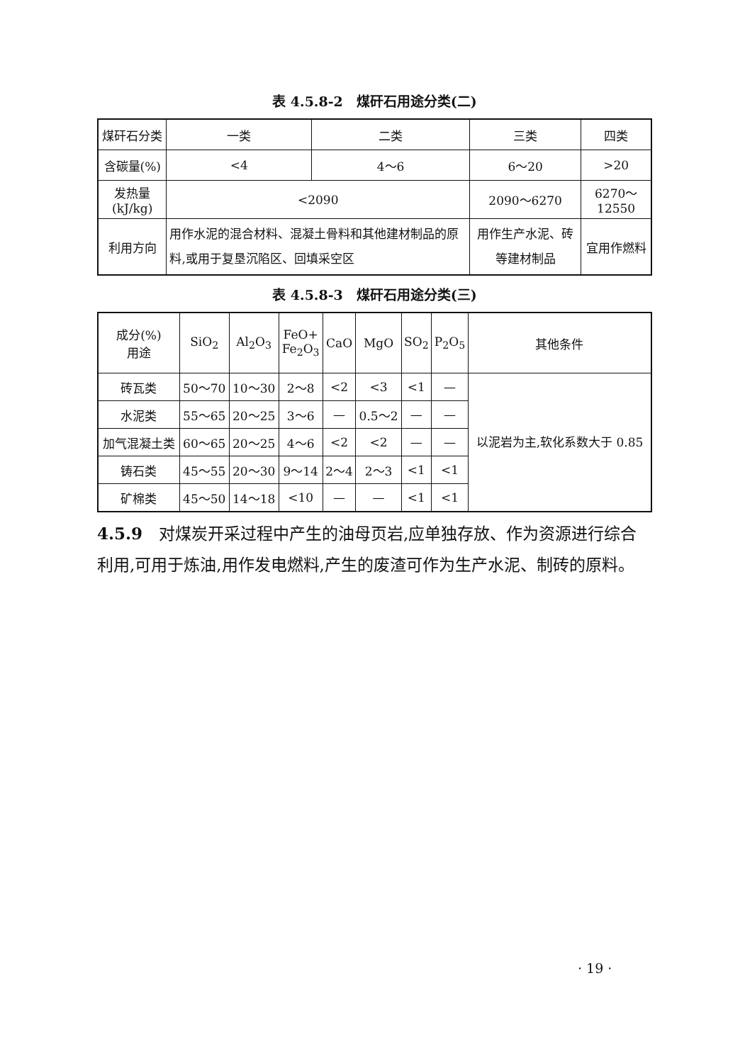表 4.5.8-2　煤矸石用途分类(二)
| 煤矸石分类 | 一类 | 二类 | 三类 | 四类 |
| 含碳量(%) | <4 | 4～6 | 6～20 | >20 |
| 发热量(kJ/kg) | <2090 | | 2090～6270 | 6270～12550 |
| 利用方向 | 用作水泥的混合材料、混凝土骨料和其他建材制品的原料,或用于复垦沉陷区、回填采空区 | | 用作生产水泥、砖等建材制品 | 宜用作燃料 |
表 4.5.8-3　煤矸石用途分类(三)
| 成分(%) 用途 | SiO<sub>2</sub> | Al<sub>2</sub>O<sub>3</sub> | FeO+ Fe<sub>2</sub>O<sub>3</sub> | CaO | MgO | SO<sub>2</sub> | P<sub>2</sub>O<sub>5</sub> | 其他条件 |
| --- | --- | --- | --- | --- | --- | --- | --- | --- |
| 砖瓦类 | 50～70 | 10～30 | 2～8 | <2 | <3 | <1 | — | 以泥岩为主,软化系数大于 0.85 |
| 水泥类 | 55～65 | 20～25 | 3～6 | — | 0.5～2 | — | — | |
| 加气混凝土类 | 60～65 | 20～25 | 4～6 | <2 | <2 | — | — | |
| 铸石类 | 45～55 | 20～30 | 9～14 | 2～4 | 2～3 | <1 | <1 | |
| 矿棉类 | 45～50 | 14～18 | <10 | — | — | <1 | <1 | |
4.5.9　对煤炭开采过程中产生的油母页岩,应单独存放、作为资源进行综合利用,可用于炼油,用作发电燃料,产生的废渣可作为生产水泥、制砖的原料。
· 19 ·